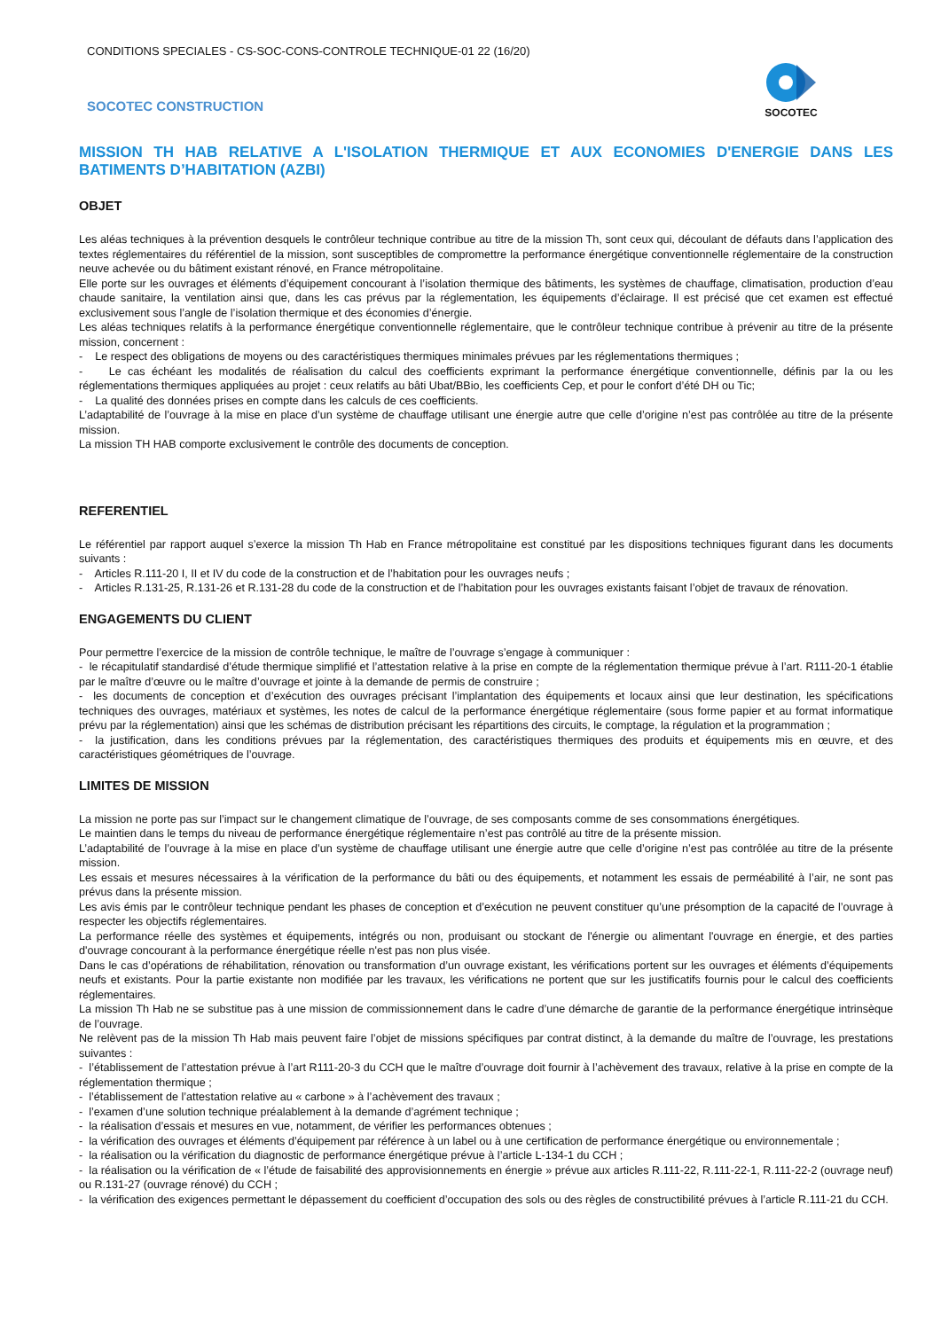CONDITIONS SPECIALES - CS-SOC-CONS-CONTROLE TECHNIQUE-01 22 (16/20)
SOCOTEC CONSTRUCTION
SOCOTEC
MISSION TH HAB RELATIVE A L'ISOLATION THERMIQUE ET AUX ECONOMIES D'ENERGIE DANS LES BATIMENTS D’HABITATION (AZBI)
OBJET
Les aléas techniques à la prévention desquels le contrôleur technique contribue au titre de la mission Th, sont ceux qui, découlant de défauts dans l’application des textes réglementaires du référentiel de la mission, sont susceptibles de compromettre la performance énergétique conventionnelle réglementaire de la construction neuve achevée ou du bâtiment existant rénové, en France métropolitaine.
Elle porte sur les ouvrages et éléments d’équipement concourant à l’isolation thermique des bâtiments, les systèmes de chauffage, climatisation, production d’eau chaude sanitaire, la ventilation ainsi que, dans les cas prévus par la réglementation, les équipements d’éclairage. Il est précisé que cet examen est effectué exclusivement sous l’angle de l’isolation thermique et des économies d’énergie.
Les aléas techniques relatifs à la performance énergétique conventionnelle réglementaire, que le contrôleur technique contribue à prévenir au titre de la présente mission, concernent :
- Le respect des obligations de moyens ou des caractéristiques thermiques minimales prévues par les réglementations thermiques ;
- Le cas échéant les modalités de réalisation du calcul des coefficients exprimant la performance énergétique conventionnelle, définis par la ou les réglementations thermiques appliquées au projet : ceux relatifs au bâti Ubat/BBio, les coefficients Cep, et pour le confort d’été DH ou Tic;
- La qualité des données prises en compte dans les calculs de ces coefficients.
L’adaptabilité de l’ouvrage à la mise en place d’un système de chauffage utilisant une énergie autre que celle d’origine n’est pas contrôlée au titre de la présente mission.
La mission TH HAB comporte exclusivement le contrôle des documents de conception.
REFERENTIEL
Le référentiel par rapport auquel s’exerce la mission Th Hab en France métropolitaine est constitué par les dispositions techniques figurant dans les documents suivants :
- Articles R.111-20 I, II et IV du code de la construction et de l’habitation pour les ouvrages neufs ;
- Articles R.131-25, R.131-26 et R.131-28 du code de la construction et de l’habitation pour les ouvrages existants faisant l’objet de travaux de rénovation.
ENGAGEMENTS DU CLIENT
Pour permettre l’exercice de la mission de contrôle technique, le maître de l’ouvrage s’engage à communiquer :
- le récapitulatif standardisé d’étude thermique simplifié et l’attestation relative à la prise en compte de la réglementation thermique prévue à l’art. R111-20-1 établie par le maître d’œuvre ou le maître d’ouvrage et jointe à la demande de permis de construire ;
- les documents de conception et d’exécution des ouvrages précisant l’implantation des équipements et locaux ainsi que leur destination, les spécifications techniques des ouvrages, matériaux et systèmes, les notes de calcul de la performance énergétique réglementaire (sous forme papier et au format informatique prévu par la réglementation) ainsi que les schémas de distribution précisant les répartitions des circuits, le comptage, la régulation et la programmation ;
- la justification, dans les conditions prévues par la réglementation, des caractéristiques thermiques des produits et équipements mis en œuvre, et des caractéristiques géométriques de l’ouvrage.
LIMITES DE MISSION
La mission ne porte pas sur l’impact sur le changement climatique de l’ouvrage, de ses composants comme de ses consommations énergétiques.
Le maintien dans le temps du niveau de performance énergétique réglementaire n’est pas contrôlé au titre de la présente mission.
L’adaptabilité de l’ouvrage à la mise en place d’un système de chauffage utilisant une énergie autre que celle d’origine n’est pas contrôlée au titre de la présente mission.
Les essais et mesures nécessaires à la vérification de la performance du bâti ou des équipements, et notamment les essais de perméabilité à l’air, ne sont pas prévus dans la présente mission.
Les avis émis par le contrôleur technique pendant les phases de conception et d’exécution ne peuvent constituer qu’une présomption de la capacité de l’ouvrage à respecter les objectifs réglementaires.
La performance réelle des systèmes et équipements, intégrés ou non, produisant ou stockant de l'énergie ou alimentant l'ouvrage en énergie, et des parties d'ouvrage concourant à la performance énergétique réelle n'est pas non plus visée.
Dans le cas d’opérations de réhabilitation, rénovation ou transformation d’un ouvrage existant, les vérifications portent sur les ouvrages et éléments d’équipements neufs et existants. Pour la partie existante non modifiée par les travaux, les vérifications ne portent que sur les justificatifs fournis pour le calcul des coefficients réglementaires.
La mission Th Hab ne se substitue pas à une mission de commissionnement dans le cadre d’une démarche de garantie de la performance énergétique intrinsèque de l’ouvrage.
Ne relèvent pas de la mission Th Hab mais peuvent faire l’objet de missions spécifiques par contrat distinct, à la demande du maître de l’ouvrage, les prestations suivantes :
- l’établissement de l’attestation prévue à l’art R111-20-3 du CCH que le maître d’ouvrage doit fournir à l’achèvement des travaux, relative à la prise en compte de la réglementation thermique ;
- l’établissement de l’attestation relative au « carbone » à l’achèvement des travaux ;
- l’examen d’une solution technique préalablement à la demande d’agrément technique ;
- la réalisation d’essais et mesures en vue, notamment, de vérifier les performances obtenues ;
- la vérification des ouvrages et éléments d’équipement par référence à un label ou à une certification de performance énergétique ou environnementale ;
- la réalisation ou la vérification du diagnostic de performance énergétique prévue à l’article L-134-1 du CCH ;
- la réalisation ou la vérification de « l’étude de faisabilité des approvisionnements en énergie » prévue aux articles R.111-22, R.111-22-1, R.111-22-2 (ouvrage neuf) ou R.131-27 (ouvrage rénové) du CCH ;
- la vérification des exigences permettant le dépassement du coefficient d’occupation des sols ou des règles de constructibilité prévues à l’article R.111-21 du CCH.